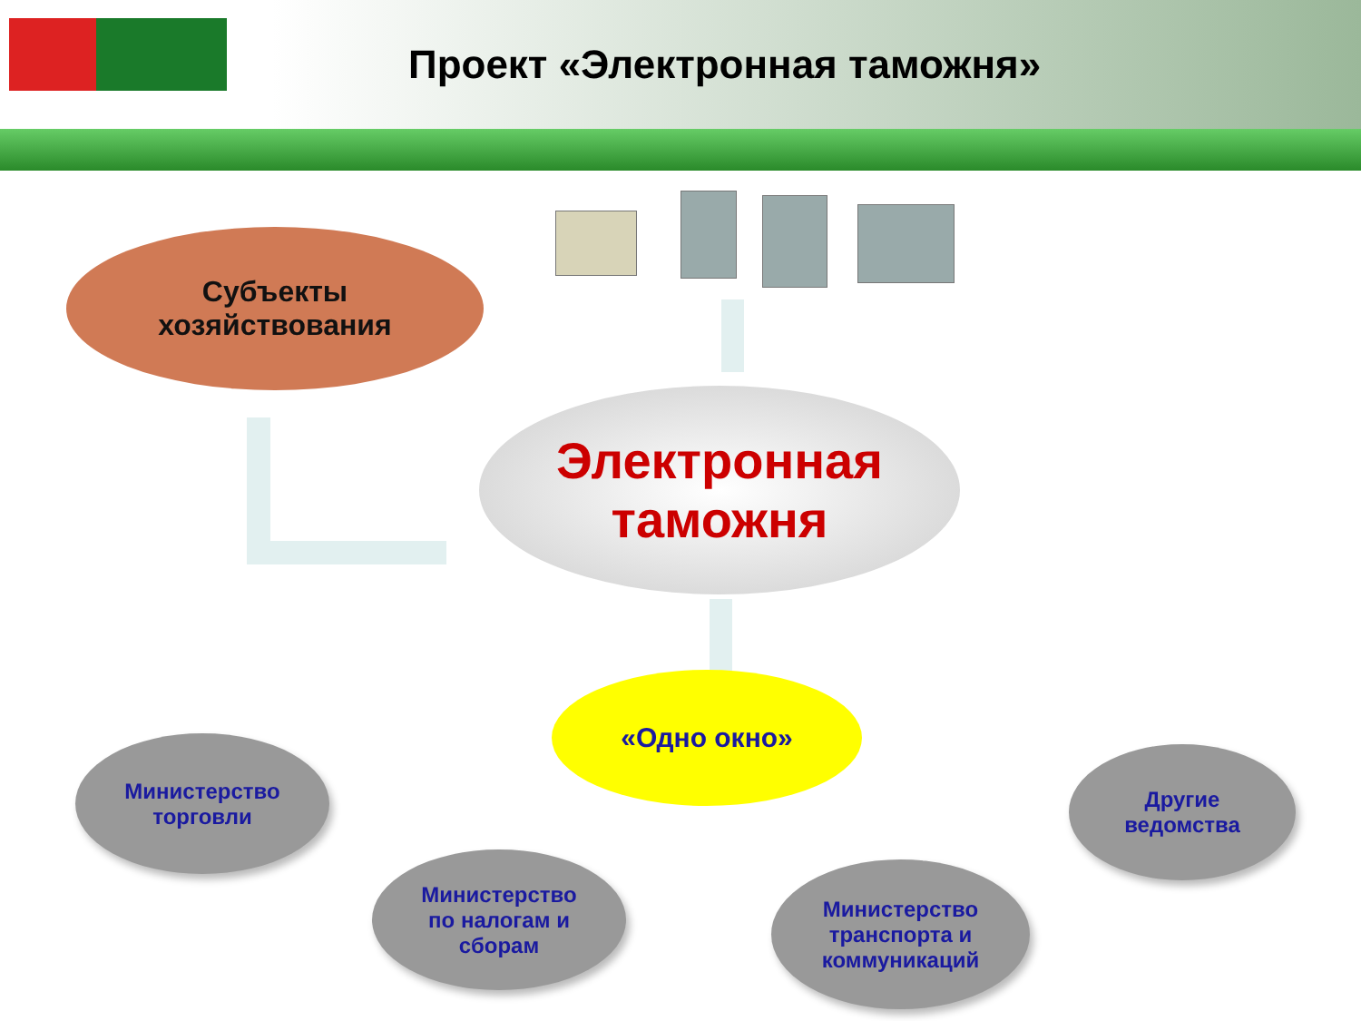Проект «Электронная таможня»
Субъекты
хозяйствования
Электронная
таможня
«Одно окно»
Министерство
торговли
Министерство
по налогам и
сборам
Министерство
транспорта и
коммуникаций
Другие
ведомства